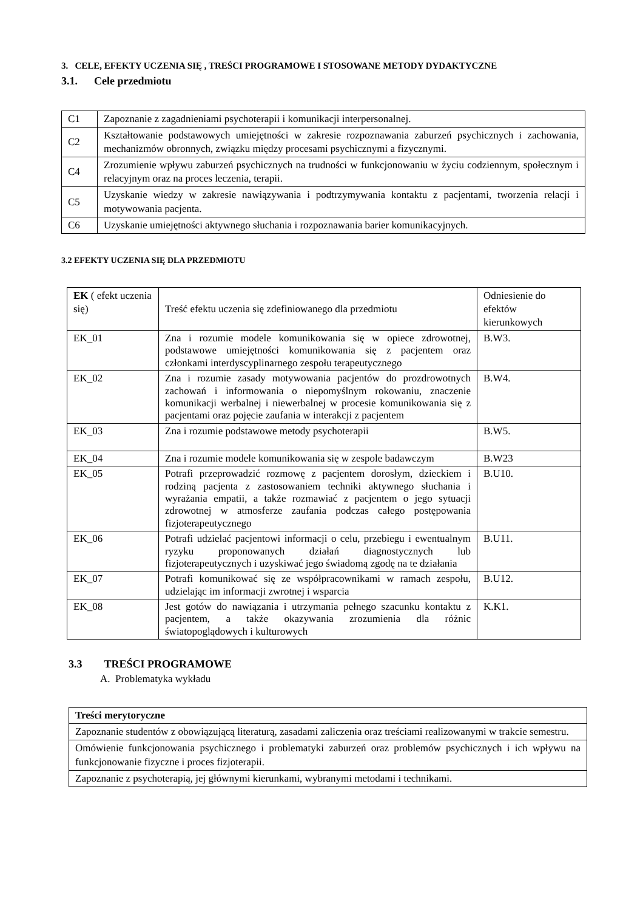3. CELE, EFEKTY UCZENIA SIĘ , TREŚCI PROGRAMOWE I STOSOWANE METODY DYDAKTYCZNE
3.1. Cele przedmiotu
| C1 | Zapoznanie z zagadnieniami psychoterapii i komunikacji interpersonalnej. |
| C2 | Kształtowanie podstawowych umiejętności w zakresie rozpoznawania zaburzeń psychicznych i zachowania, mechanizmów obronnych, związku między procesami psychicznymi a fizycznymi. |
| C4 | Zrozumienie wpływu zaburzeń psychicznych na trudności w funkcjonowaniu w życiu codziennym, społecznym i relacyjnym oraz na proces leczenia, terapii. |
| C5 | Uzyskanie wiedzy w zakresie nawiązywania i podtrzymywania kontaktu z pacjentami, tworzenia relacji i motywowania pacjenta. |
| C6 | Uzyskanie umiejętności aktywnego słuchania i rozpoznawania barier komunikacyjnych. |
3.2 EFEKTY UCZENIA SIĘ DLA PRZEDMIOTU
| EK ( efekt uczenia się) | Treść efektu uczenia się zdefiniowanego dla przedmiotu | Odniesienie do efektów kierunkowych |
| --- | --- | --- |
| EK_01 | Zna i rozumie modele komunikowania się w opiece zdrowotnej, podstawowe umiejętności komunikowania się z pacjentem oraz członkami interdyscyplinarnego zespołu terapeutycznego | B.W3. |
| EK_02 | Zna i rozumie zasady motywowania pacjentów do prozdrowotnych zachowań i informowania o niepomyślnym rokowaniu, znaczenie komunikacji werbalnej i niewerbalnej w procesie komunikowania się z pacjentami oraz pojęcie zaufania w interakcji z pacjentem | B.W4. |
| EK_03 | Zna i rozumie podstawowe metody psychoterapii | B.W5. |
| EK_04 | Zna i rozumie modele komunikowania się w zespole badawczym | B.W23 |
| EK_05 | Potrafi przeprowadzić rozmowę z pacjentem dorosłym, dzieckiem i rodziną pacjenta z zastosowaniem techniki aktywnego słuchania i wyrażania empatii, a także rozmawiać z pacjentem o jego sytuacji zdrowotnej w atmosferze zaufania podczas całego postępowania fizjoterapeutycznego | B.U10. |
| EK_06 | Potrafi udzielać pacjentowi informacji o celu, przebiegu i ewentualnym ryzyku proponowanych działań diagnostycznych lub fizjoterapeutycznych i uzyskiwać jego świadomą zgodę na te działania | B.U11. |
| EK_07 | Potrafi komunikować się ze współpracownikami w ramach zespołu, udzielając im informacji zwrotnej i wsparcia | B.U12. |
| EK_08 | Jest gotów do nawiązania i utrzymania pełnego szacunku kontaktu z pacjentem, a także okazywania zrozumienia dla różnic światopoglądowych i kulturowych | K.K1. |
3.3 TREŚCI PROGRAMOWE
A. Problematyka wykładu
| Treści merytoryczne |
| Zapoznanie studentów z obowiązującą literaturą, zasadami zaliczenia oraz treściami realizowanymi w trakcie semestru. |
| Omówienie funkcjonowania psychicznego i problematyki zaburzeń oraz problemów psychicznych i ich wpływu na funkcjonowanie fizyczne i proces fizjoterapii. |
| Zapoznanie z psychoterapią, jej głównymi kierunkami, wybranymi metodami i technikami. |